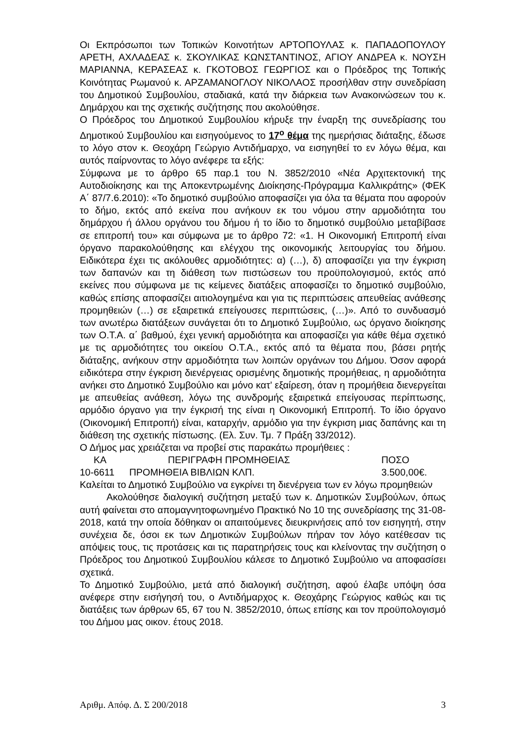Οι Εκπρόσωποι των Τοπικών Κοινοτήτων ΑΡΤΟΠΟΥΛΑΣ κ. ΠΑΠΑΔΟΠΟΥΛΟΥ ΑΡΕΤΗ, ΑΧΛΑΔΕΑΣ κ. ΣΚΟΥΛΙΚΑΣ ΚΩΝΣΤΑΝΤΙΝΟΣ, ΑΓΙΟΥ ΑΝΔΡΕΑ κ. ΝΟΥΣΗ ΜΑΡΙΑΝΝΑ, ΚΕΡΑΣΕΑΣ κ. ΓΚΟΤΟΒΟΣ ΓΕΩΡΓΙΟΣ και ο Πρόεδρος της Τοπικής Κοινότητας Ρωμανού κ. ΑΡΖΑΜΑΝΟΓΛΟΥ ΝΙΚΟΛΑΟΣ προσήλθαν στην συνεδρίαση του Δημοτικού Συμβουλίου, σταδιακά, κατά την διάρκεια των Ανακοινώσεων του κ. Δημάρχου και της σχετικής συζήτησης που ακολούθησε.
Ο Πρόεδρος του Δημοτικού Συμβουλίου κήρυξε την έναρξη της συνεδρίασης του Δημοτικού Συμβουλίου και εισηγούμενος το 17<sup>ο</sup> θέμα της ημερήσιας διάταξης, έδωσε το λόγο στον κ. Θεοχάρη Γεώργιο Αντιδήμαρχο, να εισηγηθεί το εν λόγω θέμα, και αυτός παίρνοντας το λόγο ανέφερε τα εξής:
Σύμφωνα με το άρθρο 65 παρ.1 του Ν. 3852/2010 «Νέα Αρχιτεκτονική της Αυτοδιοίκησης και της Αποκεντρωμένης Διοίκησης-Πρόγραμμα Καλλικράτης» (ΦΕΚ Α΄ 87/7.6.2010): «Το δημοτικό συμβούλιο αποφασίζει για όλα τα θέματα που αφορούν το δήμο, εκτός από εκείνα που ανήκουν εκ του νόμου στην αρμοδιότητα του δημάρχου ή άλλου οργάνου του δήμου ή το ίδιο το δημοτικό συμβούλιο μεταβίβασε σε επιτροπή του» και σύμφωνα με το άρθρο 72: «1. Η Οικονομική Επιτροπή είναι όργανο παρακολούθησης και ελέγχου της οικονομικής λειτουργίας του δήμου. Ειδικότερα έχει τις ακόλουθες αρμοδιότητες: α) (…), δ) αποφασίζει για την έγκριση των δαπανών και τη διάθεση των πιστώσεων του προϋπολογισμού, εκτός από εκείνες που σύμφωνα με τις κείμενες διατάξεις αποφασίζει το δημοτικό συμβούλιο, καθώς επίσης αποφασίζει αιτιολογημένα και για τις περιπτώσεις απευθείας ανάθεσης προμηθειών (…) σε εξαιρετικά επείγουσες περιπτώσεις, (…)». Από το συνδυασμό των ανωτέρω διατάξεων συνάγεται ότι το Δημοτικό Συμβούλιο, ως όργανο διοίκησης των Ο.Τ.Α. α΄ βαθμού, έχει γενική αρμοδιότητα και αποφασίζει για κάθε θέμα σχετικό με τις αρμοδιότητες του οικείου Ο.Τ.Α., εκτός από τα θέματα που, βάσει ρητής διάταξης, ανήκουν στην αρμοδιότητα των λοιπών οργάνων του Δήμου. Όσον αφορά ειδικότερα στην έγκριση διενέργειας ορισμένης δημοτικής προμήθειας, η αρμοδιότητα ανήκει στο Δημοτικό Συμβούλιο και μόνο κατ’ εξαίρεση, όταν η προμήθεια διενεργείται με απευθείας ανάθεση, λόγω της συνδρομής εξαιρετικά επείγουσας περίπτωσης, αρμόδιο όργανο για την έγκρισή της είναι η Οικονομική Επιτροπή. Το ίδιο όργανο (Οικονομική Επιτροπή) είναι, καταρχήν, αρμόδιο για την έγκριση μιας δαπάνης και τη διάθεση της σχετικής πίστωσης. (Ελ. Συν. Τμ. 7 Πράξη 33/2012).
Ο Δήμος μας χρειάζεται να προβεί στις παρακάτω προμήθειες :
| ΚΑ | ΠΕΡΙΓΡΑΦΗ ΠΡΟΜΗΘΕΙΑΣ | ΠΟΣΟ |
| 10-6611 | ΠΡΟΜΗΘΕΙΑ ΒΙΒΛΙΩΝ ΚΛΠ. | 3.500,00€. |
Καλείται το Δημοτικό Συμβούλιο να εγκρίνει τη διενέργεια των εν λόγω προμηθειών
Ακολούθησε διαλογική συζήτηση μεταξύ των κ. Δημοτικών Συμβούλων, όπως αυτή φαίνεται στο απομαγνητοφωνημένο Πρακτικό Νο 10 της συνεδρίασης της 31-08-2018, κατά την οποία δόθηκαν οι απαιτούμενες διευκρινήσεις από τον εισηγητή, στην συνέχεια δε, όσοι εκ των Δημοτικών Συμβούλων πήραν τον λόγο κατέθεσαν τις απόψεις τους, τις προτάσεις και τις παρατηρήσεις τους και κλείνοντας την συζήτηση ο Πρόεδρος του Δημοτικού Συμβουλίου κάλεσε το Δημοτικό Συμβούλιο να αποφασίσει σχετικά.
Το Δημοτικό Συμβούλιο, μετά από διαλογική συζήτηση, αφού έλαβε υπόψη όσα ανέφερε στην εισήγησή του, ο Αντιδήμαρχος κ. Θεοχάρης Γεώργιος καθώς και τις διατάξεις των άρθρων 65, 67 του Ν. 3852/2010, όπως επίσης και τον προϋπολογισμό του Δήμου μας οικον. έτους 2018.
Αριθμ. Απόφ. Δ. Σ 200/2018 3